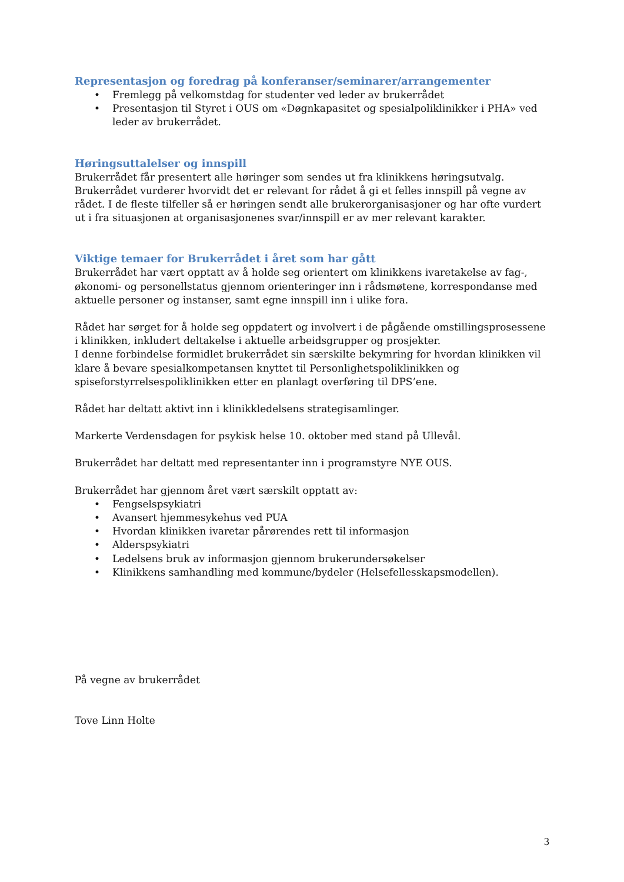Representasjon og foredrag på konferanser/seminarer/arrangementer
• Fremlegg på velkomstdag for studenter ved leder av brukerrådet
• Presentasjon til Styret i OUS om «Døgnkapasitet og spesialpoliklinikker i PHA» ved leder av brukerrådet.
Høringsuttalelser og innspill
Brukerrådet får presentert alle høringer som sendes ut fra klinikkens høringsutvalg. Brukerrådet vurderer hvorvidt det er relevant for rådet å gi et felles innspill på vegne av rådet. I de fleste tilfeller så er høringen sendt alle brukerorganisasjoner og har ofte vurdert ut i fra situasjonen at organisasjonenes svar/innspill er av mer relevant karakter.
Viktige temaer for Brukerrådet i året som har gått
Brukerrådet har vært opptatt av å holde seg orientert om klinikkens ivaretakelse av fag-, økonomi- og personellstatus gjennom orienteringer inn i rådsmøtene, korrespondanse med aktuelle personer og instanser, samt egne innspill inn i ulike fora.
Rådet har sørget for å holde seg oppdatert og involvert i de pågående omstillingsprosessene i klinikken, inkludert deltakelse i aktuelle arbeidsgrupper og prosjekter.
I denne forbindelse formidlet brukerrådet sin særskilte bekymring for hvordan klinikken vil klare å bevare spesialkompetansen knyttet til Personlighetspoliklinikken og spiseforstyrrelsespoliklinikken etter en planlagt overføring til DPS’ene.
Rådet har deltatt aktivt inn i klinikkledelsens strategisamlinger.
Markerte Verdensdagen for psykisk helse 10. oktober med stand på Ullevål.
Brukerrådet har deltatt med representanter inn i programstyre NYE OUS.
Brukerrådet har gjennom året vært særskilt opptatt av:
• Fengselspsykiatri
• Avansert hjemmesykehus ved PUA
• Hvordan klinikken ivaretar pårørendes rett til informasjon
• Alderspsykiatri
• Ledelsens bruk av informasjon gjennom brukerundersøkelser
• Klinikkens samhandling med kommune/bydeler (Helsefellesskapsmodellen).
På vegne av brukerrådet
Tove Linn Holte
3